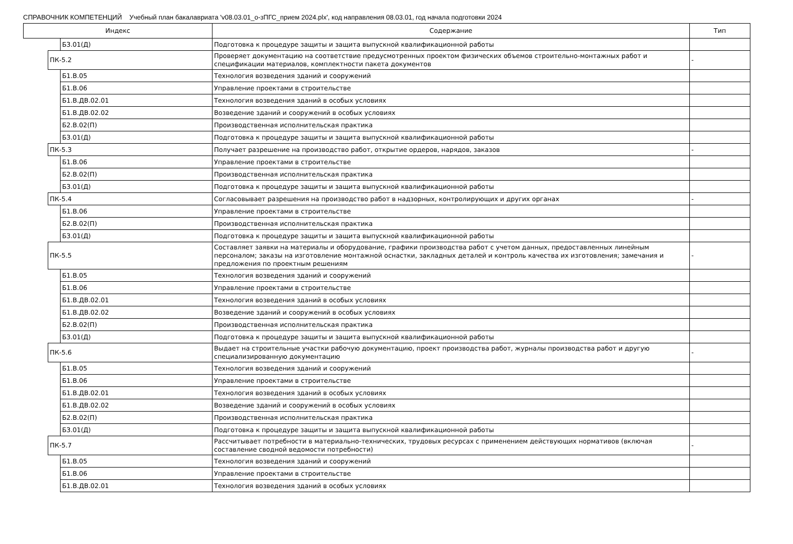СПРАВОЧНИК КОМПЕТЕНЦИЙ Учебный план бакалавриата 'v08.03.01_о-зПГС_прием 2024.plx', код направления 08.03.01, год начала подготовки 2024
| Индекс | | | Содержание | Тип |
| --- | --- | --- | --- | --- |
| | | Б3.01(Д) | Подготовка к процедуре защиты и защита выпускной квалификационной работы | |
| | ПК-5.2 | | Проверяет документацию на соответствие предусмотренных проектом физических объемов строительно-монтажных работ и спецификации материалов, комплектности пакета документов | - |
| | | Б1.В.05 | Технология возведения зданий и сооружений | |
| | | Б1.В.06 | Управление проектами в строительстве | |
| | | Б1.В.ДВ.02.01 | Технология возведения зданий в особых условиях | |
| | | Б1.В.ДВ.02.02 | Возведение зданий и сооружений в особых условиях | |
| | | Б2.В.02(П) | Производственная исполнительская практика | |
| | | Б3.01(Д) | Подготовка к процедуре защиты и защита выпускной квалификационной работы | |
| | ПК-5.3 | | Получает разрешение на производство работ, открытие ордеров, нарядов, заказов | - |
| | | Б1.В.06 | Управление проектами в строительстве | |
| | | Б2.В.02(П) | Производственная исполнительская практика | |
| | | Б3.01(Д) | Подготовка к процедуре защиты и защита выпускной квалификационной работы | |
| | ПК-5.4 | | Согласовывает разрешения на производство работ в надзорных, контролирующих и других органах | - |
| | | Б1.В.06 | Управление проектами в строительстве | |
| | | Б2.В.02(П) | Производственная исполнительская практика | |
| | | Б3.01(Д) | Подготовка к процедуре защиты и защита выпускной квалификационной работы | |
| | ПК-5.5 | | Составляет заявки на материалы и оборудование, графики производства работ с учетом данных, предоставленных линейным персоналом; заказы на изготовление монтажной оснастки, закладных деталей и контроль качества их изготовления; замечания и предложения по проектным решениям | - |
| | | Б1.В.05 | Технология возведения зданий и сооружений | |
| | | Б1.В.06 | Управление проектами в строительстве | |
| | | Б1.В.ДВ.02.01 | Технология возведения зданий в особых условиях | |
| | | Б1.В.ДВ.02.02 | Возведение зданий и сооружений в особых условиях | |
| | | Б2.В.02(П) | Производственная исполнительская практика | |
| | | Б3.01(Д) | Подготовка к процедуре защиты и защита выпускной квалификационной работы | |
| | ПК-5.6 | | Выдает на строительные участки рабочую документацию, проект производства работ, журналы производства работ и другую специализированную документацию | - |
| | | Б1.В.05 | Технология возведения зданий и сооружений | |
| | | Б1.В.06 | Управление проектами в строительстве | |
| | | Б1.В.ДВ.02.01 | Технология возведения зданий в особых условиях | |
| | | Б1.В.ДВ.02.02 | Возведение зданий и сооружений в особых условиях | |
| | | Б2.В.02(П) | Производственная исполнительская практика | |
| | | Б3.01(Д) | Подготовка к процедуре защиты и защита выпускной квалификационной работы | |
| | ПК-5.7 | | Рассчитывает потребности в материально-технических, трудовых ресурсах с применением действующих нормативов (включая составление сводной ведомости потребности) | - |
| | | Б1.В.05 | Технология возведения зданий и сооружений | |
| | | Б1.В.06 | Управление проектами в строительстве | |
| | | Б1.В.ДВ.02.01 | Технология возведения зданий в особых условиях | |